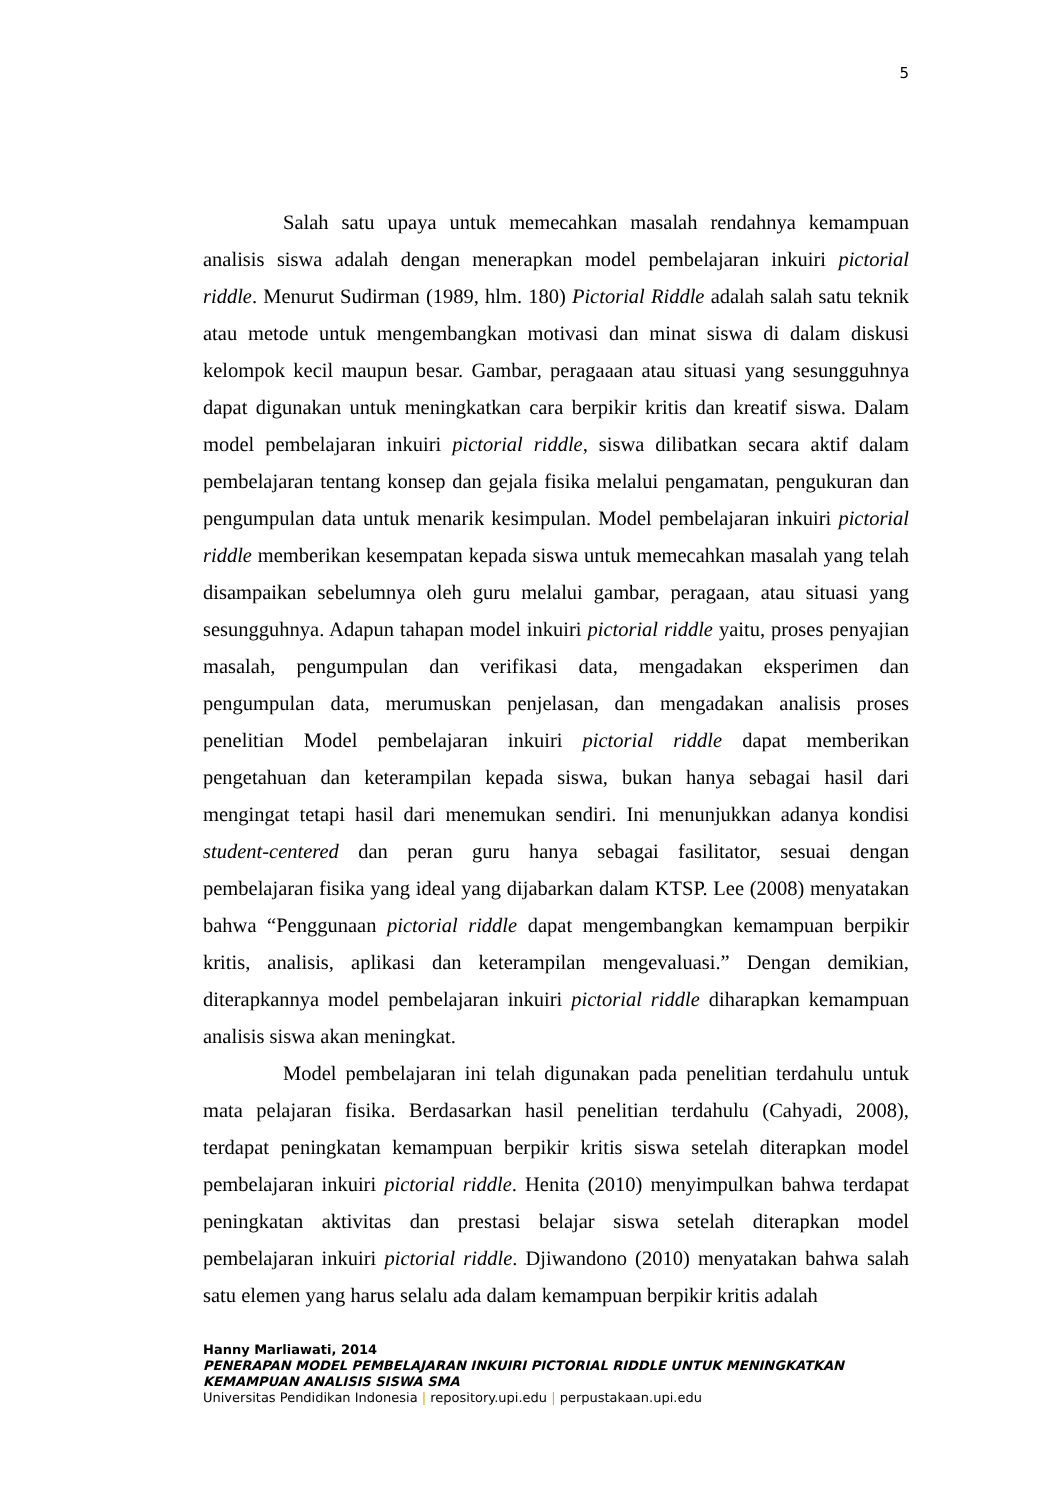5
Salah satu upaya untuk memecahkan masalah rendahnya kemampuan analisis siswa adalah dengan menerapkan model pembelajaran inkuiri pictorial riddle. Menurut Sudirman (1989, hlm. 180) Pictorial Riddle adalah salah satu teknik atau metode untuk mengembangkan motivasi dan minat siswa di dalam diskusi kelompok kecil maupun besar. Gambar, peragaaan atau situasi yang sesungguhnya dapat digunakan untuk meningkatkan cara berpikir kritis dan kreatif siswa. Dalam model pembelajaran inkuiri pictorial riddle, siswa dilibatkan secara aktif dalam pembelajaran tentang konsep dan gejala fisika melalui pengamatan, pengukuran dan pengumpulan data untuk menarik kesimpulan. Model pembelajaran inkuiri pictorial riddle memberikan kesempatan kepada siswa untuk memecahkan masalah yang telah disampaikan sebelumnya oleh guru melalui gambar, peragaan, atau situasi yang sesungguhnya. Adapun tahapan model inkuiri pictorial riddle yaitu, proses penyajian masalah, pengumpulan dan verifikasi data, mengadakan eksperimen dan pengumpulan data, merumuskan penjelasan, dan mengadakan analisis proses penelitian Model pembelajaran inkuiri pictorial riddle dapat memberikan pengetahuan dan keterampilan kepada siswa, bukan hanya sebagai hasil dari mengingat tetapi hasil dari menemukan sendiri. Ini menunjukkan adanya kondisi student-centered dan peran guru hanya sebagai fasilitator, sesuai dengan pembelajaran fisika yang ideal yang dijabarkan dalam KTSP. Lee (2008) menyatakan bahwa “Penggunaan pictorial riddle dapat mengembangkan kemampuan berpikir kritis, analisis, aplikasi dan keterampilan mengevaluasi.” Dengan demikian, diterapkannya model pembelajaran inkuiri pictorial riddle diharapkan kemampuan analisis siswa akan meningkat.
Model pembelajaran ini telah digunakan pada penelitian terdahulu untuk mata pelajaran fisika. Berdasarkan hasil penelitian terdahulu (Cahyadi, 2008), terdapat peningkatan kemampuan berpikir kritis siswa setelah diterapkan model pembelajaran inkuiri pictorial riddle. Henita (2010) menyimpulkan bahwa terdapat peningkatan aktivitas dan prestasi belajar siswa setelah diterapkan model pembelajaran inkuiri pictorial riddle. Djiwandono (2010) menyatakan bahwa salah satu elemen yang harus selalu ada dalam kemampuan berpikir kritis adalah
Hanny Marliawati, 2014
PENERAPAN MODEL PEMBELAJARAN INKUIRI PICTORIAL RIDDLE UNTUK MENINGKATKAN KEMAMPUAN ANALISIS SISWA SMA
Universitas Pendidikan Indonesia | repository.upi.edu | perpustakaan.upi.edu